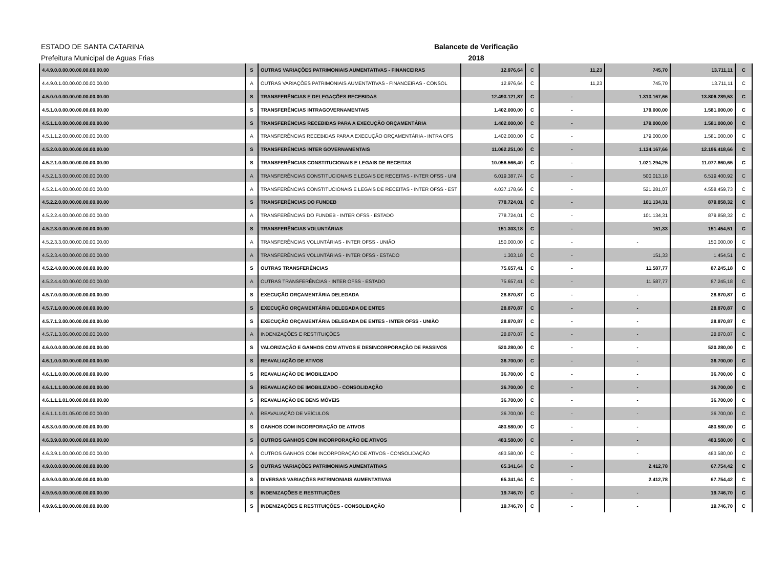ESTADO DE SANTA CATARINA
Prefeitura Municipal de Aguas Frias
Balancete de Verificação
2018
| 4.4.9.0.0.00.00.00.00.00.00.00 | S | OUTRAS VARIAÇÕES PATRIMONIAIS AUMENTATIVAS - FINANCEIRAS | 12.976,64 | C | 11,23 | 745,70 | 13.711,11 | C |
| 4.4.9.0.1.00.00.00.00.00.00.00 | A | OUTRAS VARIAÇÕES PATRIMONIAIS AUMENTATIVAS - FINANCEIRAS - CONSOL | 12.976,64 | C | 11,23 | 745,70 | 13.711,11 | C |
| 4.5.0.0.0.00.00.00.00.00.00.00 | S | TRANSFERÊNCIAS E DELEGAÇÕES RECEBIDAS | 12.493.121,87 | C | - | 1.313.167,66 | 13.806.289,53 | C |
| 4.5.1.0.0.00.00.00.00.00.00.00 | S | TRANSFERÊNCIAS INTRAGOVERNAMENTAIS | 1.402.000,00 | C | - | 179.000,00 | 1.581.000,00 | C |
| 4.5.1.1.0.00.00.00.00.00.00.00 | S | TRANSFERÊNCIAS RECEBIDAS PARA A EXECUÇÃO ORÇAMENTÁRIA | 1.402.000,00 | C | - | 179.000,00 | 1.581.000,00 | C |
| 4.5.1.1.2.00.00.00.00.00.00.00 | A | TRANSFERÊNCIAS RECEBIDAS PARA A EXECUÇÃO ORÇAMENTÁRIA - INTRA OFS | 1.402.000,00 | C | - | 179.000,00 | 1.581.000,00 | C |
| 4.5.2.0.0.00.00.00.00.00.00.00 | S | TRANSFERÊNCIAS INTER GOVERNAMENTAIS | 11.062.251,00 | C | - | 1.134.167,66 | 12.196.418,66 | C |
| 4.5.2.1.0.00.00.00.00.00.00.00 | S | TRANSFERÊNCIAS CONSTITUCIONAIS E LEGAIS DE RECEITAS | 10.056.566,40 | C | - | 1.021.294,25 | 11.077.860,65 | C |
| 4.5.2.1.3.00.00.00.00.00.00.00 | A | TRANSFERÊNCIAS CONSTITUCIONAIS E LEGAIS DE RECEITAS - INTER OFSS - UNI | 6.019.387,74 | C | - | 500.013,18 | 6.519.400,92 | C |
| 4.5.2.1.4.00.00.00.00.00.00.00 | A | TRANSFERÊNCIAS CONSTITUCIONAIS E LEGAIS DE RECEITAS - INTER OFSS - EST | 4.037.178,66 | C | - | 521.281,07 | 4.558.459,73 | C |
| 4.5.2.2.0.00.00.00.00.00.00.00 | S | TRANSFERÊNCIAS DO FUNDEB | 778.724,01 | C | - | 101.134,31 | 879.858,32 | C |
| 4.5.2.2.4.00.00.00.00.00.00.00 | A | TRANSFERÊNCIAS DO FUNDEB - INTER OFSS - ESTADO | 778.724,01 | C | - | 101.134,31 | 879.858,32 | C |
| 4.5.2.3.0.00.00.00.00.00.00.00 | S | TRANSFERÊNCIAS VOLUNTÁRIAS | 151.303,18 | C | - | 151,33 | 151.454,51 | C |
| 4.5.2.3.3.00.00.00.00.00.00.00 | A | TRANSFERÊNCIAS VOLUNTÁRIAS - INTER OFSS - UNIÃO | 150.000,00 | C | - | - | 150.000,00 | C |
| 4.5.2.3.4.00.00.00.00.00.00.00 | A | TRANSFERÊNCIAS VOLUNTÁRIAS - INTER OFSS - ESTADO | 1.303,18 | C | - | 151,33 | 1.454,51 | C |
| 4.5.2.4.0.00.00.00.00.00.00.00 | S | OUTRAS TRANSFERÊNCIAS | 75.657,41 | C | - | 11.587,77 | 87.245,18 | C |
| 4.5.2.4.4.00.00.00.00.00.00.00 | A | OUTRAS TRANSFERÊNCIAS - INTER OFSS - ESTADO | 75.657,41 | C | - | 11.587,77 | 87.245,18 | C |
| 4.5.7.0.0.00.00.00.00.00.00.00 | S | EXECUÇÃO ORÇAMENTÁRIA DELEGADA | 28.870,87 | C | - | - | 28.870,87 | C |
| 4.5.7.1.0.00.00.00.00.00.00.00 | S | EXECUÇÃO ORÇAMENTÁRIA DELEGADA DE ENTES | 28.870,87 | C | - | - | 28.870,87 | C |
| 4.5.7.1.3.00.00.00.00.00.00.00 | S | EXECUÇÃO ORÇAMENTÁRIA DELEGADA DE ENTES - INTER OFSS - UNIÃO | 28.870,87 | C | - | - | 28.870,87 | C |
| 4.5.7.1.3.06.00.00.00.00.00.00 | A | INDENIZAÇÕES E RESTITUIÇÕES | 28.870,87 | C | - | - | 28.870,87 | C |
| 4.6.0.0.0.00.00.00.00.00.00.00 | S | VALORIZAÇÃO E GANHOS COM ATIVOS E DESINCORPORAÇÃO DE PASSIVOS | 520.280,00 | C | - | - | 520.280,00 | C |
| 4.6.1.0.0.00.00.00.00.00.00.00 | S | REAVALIAÇÃO DE ATIVOS | 36.700,00 | C | - | - | 36.700,00 | C |
| 4.6.1.1.0.00.00.00.00.00.00.00 | S | REAVALIAÇÃO DE IMOBILIZADO | 36.700,00 | C | - | - | 36.700,00 | C |
| 4.6.1.1.1.00.00.00.00.00.00.00 | S | REAVALIAÇÃO DE IMOBILIZADO - CONSOLIDAÇÃO | 36.700,00 | C | - | - | 36.700,00 | C |
| 4.6.1.1.1.01.00.00.00.00.00.00 | S | REAVALIAÇÃO DE BENS MÓVEIS | 36.700,00 | C | - | - | 36.700,00 | C |
| 4.6.1.1.1.01.05.00.00.00.00.00 | A | REAVALIAÇÃO DE VEÍCULOS | 36.700,00 | C | - | - | 36.700,00 | C |
| 4.6.3.0.0.00.00.00.00.00.00.00 | S | GANHOS COM INCORPORAÇÃO DE ATIVOS | 483.580,00 | C | - | - | 483.580,00 | C |
| 4.6.3.9.0.00.00.00.00.00.00.00 | S | OUTROS GANHOS COM INCORPORAÇÃO DE ATIVOS | 483.580,00 | C | - | - | 483.580,00 | C |
| 4.6.3.9.1.00.00.00.00.00.00.00 | A | OUTROS GANHOS COM INCORPORAÇÃO DE ATIVOS - CONSOLIDAÇÃO | 483.580,00 | C | - | - | 483.580,00 | C |
| 4.9.0.0.0.00.00.00.00.00.00.00 | S | OUTRAS VARIAÇÕES PATRIMONIAIS AUMENTATIVAS | 65.341,64 | C | - | 2.412,78 | 67.754,42 | C |
| 4.9.9.0.0.00.00.00.00.00.00.00 | S | DIVERSAS VARIAÇÕES PATRIMONIAIS AUMENTATIVAS | 65.341,64 | C | - | 2.412,78 | 67.754,42 | C |
| 4.9.9.6.0.00.00.00.00.00.00.00 | S | INDENIZAÇÕES E RESTITUIÇÕES | 19.746,70 | C | - | - | 19.746,70 | C |
| 4.9.9.6.1.00.00.00.00.00.00.00 | S | INDENIZAÇÕES E RESTITUIÇÕES - CONSOLIDAÇÃO | 19.746,70 | C | - | - | 19.746,70 | C |